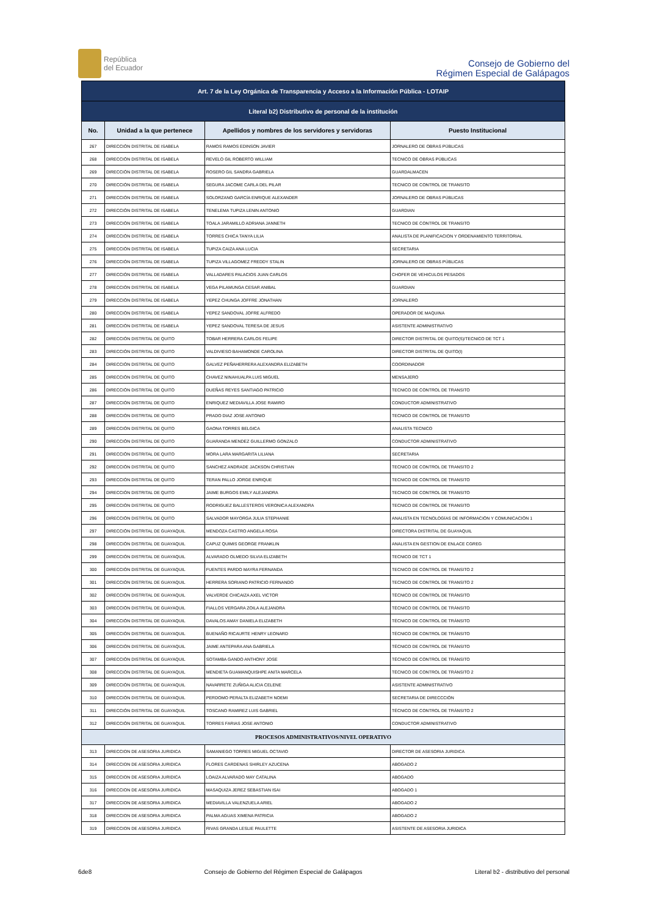República
del Ecuador
Consejo de Gobierno del
Régimen Especial de Galápagos
| Art. 7 de la Ley Orgánica de Transparencia y Acceso a la Información Pública - LOTAIP | | | |
| Literal b2) Distributivo de personal de la institución | | | |
| No. | Unidad a la que pertenece | Apellidos y nombres de los servidores y servidoras | Puesto Institucional |
| 267 | DIRECCIÓN DISTRITAL DE ISABELA | RAMOS RAMOS EDINSON JAVIER | JORNALERO DE OBRAS PÚBLICAS |
| 268 | DIRECCIÓN DISTRITAL DE ISABELA | REVELO GIL ROBERTO WILLIAM | TECNICO DE OBRAS PÚBLICAS |
| 269 | DIRECCIÓN DISTRITAL DE ISABELA | ROSERO GIL SANDRA GABRIELA | GUARDALMACEN |
| 270 | DIRECCIÓN DISTRITAL DE ISABELA | SEGURA JACOME CARLA DEL PILAR | TECNICO DE CONTROL DE TRANSITO |
| 271 | DIRECCIÓN DISTRITAL DE ISABELA | SOLORZANO GARCÍA ENRIQUE ALEXANDER | JORNALERO DE OBRAS PÚBLICAS |
| 272 | DIRECCIÓN DISTRITAL DE ISABELA | TENELEMA TUPIZA LENIN ANTONIO | GUARDIAN |
| 273 | DIRECCIÓN DISTRITAL DE ISABELA | TOALA JARAMILLO ADRIANA JANNETH | TECNICO DE CONTROL DE TRANSITO |
| 274 | DIRECCIÓN DISTRITAL DE ISABELA | TORRES CHICA TANYA LILIA | ANALISTA DE PLANIFICACION Y ORDENAMIENTO TERRITORIAL |
| 275 | DIRECCIÓN DISTRITAL DE ISABELA | TUPIZA CAIZA ANA LUCIA | SECRETARIA |
| 276 | DIRECCIÓN DISTRITAL DE ISABELA | TUPIZA VILLAGOMEZ FREDDY STALIN | JORNALERO DE OBRAS PÚBLICAS |
| 277 | DIRECCIÓN DISTRITAL DE ISABELA | VALLADARES PALACIOS JUAN CARLOS | CHOFER DE VEHICULOS PESADOS |
| 278 | DIRECCIÓN DISTRITAL DE ISABELA | VEGA PILAMUNGA CESAR ANIBAL | GUARDIAN |
| 279 | DIRECCIÓN DISTRITAL DE ISABELA | YEPEZ CHUNGA JOFFRE JONATHAN | JORNALERO |
| 280 | DIRECCIÓN DISTRITAL DE ISABELA | YEPEZ SANDOVAL JOFRE ALFREDO | OPERADOR DE MAQUINA |
| 281 | DIRECCIÓN DISTRITAL DE ISABELA | YEPEZ SANDOVAL TERESA DE JESUS | ASISTENTE ADMINISTRATIVO |
| 282 | DIRECCIÓN DISTRITAL DE QUITO | TOBAR HERRERA CARLOS FELIPE | DIRECTOR DISTRITAL DE QUITO(S)/TECNICO DE TCT 1 |
| 283 | DIRECCIÓN DISTRITAL DE QUITO | VALDIVIESO BAHAMONDE CAROLINA | DIRECTOR DISTRITAL DE QUITO(I) |
| 284 | DIRECCIÓN DISTRITAL DE QUITO | GALVEZ PEÑAHERRERA ALEXANDRA ELIZABETH | COORDINADOR |
| 285 | DIRECCIÓN DISTRITAL DE QUITO | CHAVEZ NINAHUALPA LUIS MIGUEL | MENSAJERO |
| 286 | DIRECCIÓN DISTRITAL DE QUITO | DUEÑAS REYES SANTIAGO PATRICIO | TECNICO DE CONTROL DE TRANSITO |
| 287 | DIRECCIÓN DISTRITAL DE QUITO | ENRIQUEZ MEDIAVILLA JOSE RAMIRO | CONDUCTOR ADMINISTRATIVO |
| 288 | DIRECCIÓN DISTRITAL DE QUITO | PRADO DIAZ JOSE ANTONIO | TECNICO DE CONTROL DE TRANSITO |
| 289 | DIRECCIÓN DISTRITAL DE QUITO | GAONA TORRES BELGICA | ANALISTA TECNICO |
| 290 | DIRECCIÓN DISTRITAL DE QUITO | GUARANDA MENDEZ GUILLERMO GONZALO | CONDUCTOR ADMINISTRATIVO |
| 291 | DIRECCIÓN DISTRITAL DE QUITO | MORA LARA MARGARITA LILIANA | SECRETARIA |
| 292 | DIRECCIÓN DISTRITAL DE QUITO | SANCHEZ ANDRADE JACKSON CHRISTIAN | TECNICO DE CONTROL DE TRANSITO 2 |
| 293 | DIRECCIÓN DISTRITAL DE QUITO | TERAN PALLO JORGE ENRIQUE | TECNICO DE CONTROL DE TRANSITO |
| 294 | DIRECCIÓN DISTRITAL DE QUITO | JAIME BURGOS EMILY ALEJANDRA | TECNICO DE CONTROL DE TRANSITO |
| 295 | DIRECCIÓN DISTRITAL DE QUITO | RODRIGUEZ BALLESTEROS VERONICA ALEXANDRA | TECNICO DE CONTROL DE TRANSITO |
| 296 | DIRECCIÓN DISTRITAL DE QUITO | SALVADOR MAYORGA JULIA STEPHANIE | ANALISTA EN TECNOLOGÍAS DE INFORMACIÓN Y COMUNICACIÓN 1 |
| 297 | DIRECCIÓN DISTRITAL DE GUAYAQUIL | MENDOZA CASTRO ANGELA ROSA | DIRECTORA DISTRITAL DE GUAYAQUIL |
| 298 | DIRECCIÓN DISTRITAL DE GUAYAQUIL | CAPUZ QUIMIS GEORGE FRANKLIN | ANALISTA EN GESTION DE ENLACE CGREG |
| 299 | DIRECCIÓN DISTRITAL DE GUAYAQUIL | ALVARADO OLMEDO SILVIA ELIZABETH | TECNICO DE TCT 1 |
| 300 | DIRECCIÓN DISTRITAL DE GUAYAQUIL | FUENTES PARDO MAYRA FERNANDA | TECNICO DE CONTROL DE TRANSITO 2 |
| 301 | DIRECCIÓN DISTRITAL DE GUAYAQUIL | HERRERA SORIANO PATRICIO FERNANDO | TECNICO DE CONTROL DE TRANSITO 2 |
| 302 | DIRECCIÓN DISTRITAL DE GUAYAQUIL | VALVERDE CHICAIZA AXEL VICTOR | TÉCNICO DE CONTROL DE TRÁNSITO |
| 303 | DIRECCIÓN DISTRITAL DE GUAYAQUIL | FIALLOS VERGARA ZOILA ALEJANDRA | TÉCNICO DE CONTROL DE TRÁNSITO |
| 304 | DIRECCIÓN DISTRITAL DE GUAYAQUIL | DAVALOS AMAY DANIELA ELIZABETH | TÉCNICO DE CONTROL DE TRÁNSITO |
| 305 | DIRECCIÓN DISTRITAL DE GUAYAQUIL | BUENAÑO RICAURTE HENRY LEONARD | TÉCNICO DE CONTROL DE TRÁNSITO |
| 306 | DIRECCIÓN DISTRITAL DE GUAYAQUIL | JAIME ANTEPARA ANA GABRIELA | TÉCNICO DE CONTROL DE TRÁNSITO |
| 307 | DIRECCIÓN DISTRITAL DE GUAYAQUIL | SOTAMBA GANDO ANTHONY JOSE | TÉCNICO DE CONTROL DE TRÁNSITO |
| 308 | DIRECCIÓN DISTRITAL DE GUAYAQUIL | MENDIETA GUAMANQUISHPE ANITA MARCELA | TÉCNICO DE CONTROL DE TRÁNSITO 2 |
| 309 | DIRECCIÓN DISTRITAL DE GUAYAQUIL | NAVARRETE ZUÑIGA ALICIA CELENE | ASISTENTE ADMINISTRATIVO |
| 310 | DIRECCIÓN DISTRITAL DE GUAYAQUIL | PERDOMO PERALTA ELIZABETH NOEMI | SECRETARIA DE DIRECCCIÓN |
| 311 | DIRECCIÓN DISTRITAL DE GUAYAQUIL | TOSCANO RAMIREZ LUIS GABRIEL | TÉCNICO DE CONTROL DE TRÁNSITO 2 |
| 312 | DIRECCIÓN DISTRITAL DE GUAYAQUIL | TORRES FARIAS JOSE ANTONIO | CONDUCTOR ADMINISTRATIVO |
| PROCESOS ADMINISTRATIVOS/NIVEL OPERATIVO | | | |
| 313 | DIRECCION DE ASESORIA JURIDICA | SAMANIEGO TORRES MIGUEL OCTAVIO | DIRECTOR DE ASESORIA JURIDICA |
| 314 | DIRECCION DE ASESORIA JURIDICA | FLORES CARDENAS SHIRLEY AZUCENA | ABOGADO 2 |
| 315 | DIRECCION DE ASESORIA JURIDICA | LOAIZA ALVARADO MAY CATALINA | ABOGADO |
| 316 | DIRECCION DE ASESORIA JURIDICA | MASAQUIZA JEREZ SEBASTIAN ISAI | ABOGADO 1 |
| 317 | DIRECCION DE ASESORIA JURIDICA | MEDIAVILLA VALENZUELA ARIEL | ABOGADO 2 |
| 318 | DIRECCION DE ASESORIA JURIDICA | PALMA AGUAS XIMENA PATRICIA | ABOGADO 2 |
| 319 | DIRECCION DE ASESORIA JURIDICA | RIVAS GRANDA LESLIE PAULETTE | ASISTENTE DE ASESORIA JURIDICA |
6de8 Consejo de Gobierno del Régimen Especial de Galápagos Literal b2 - distributivo del personal